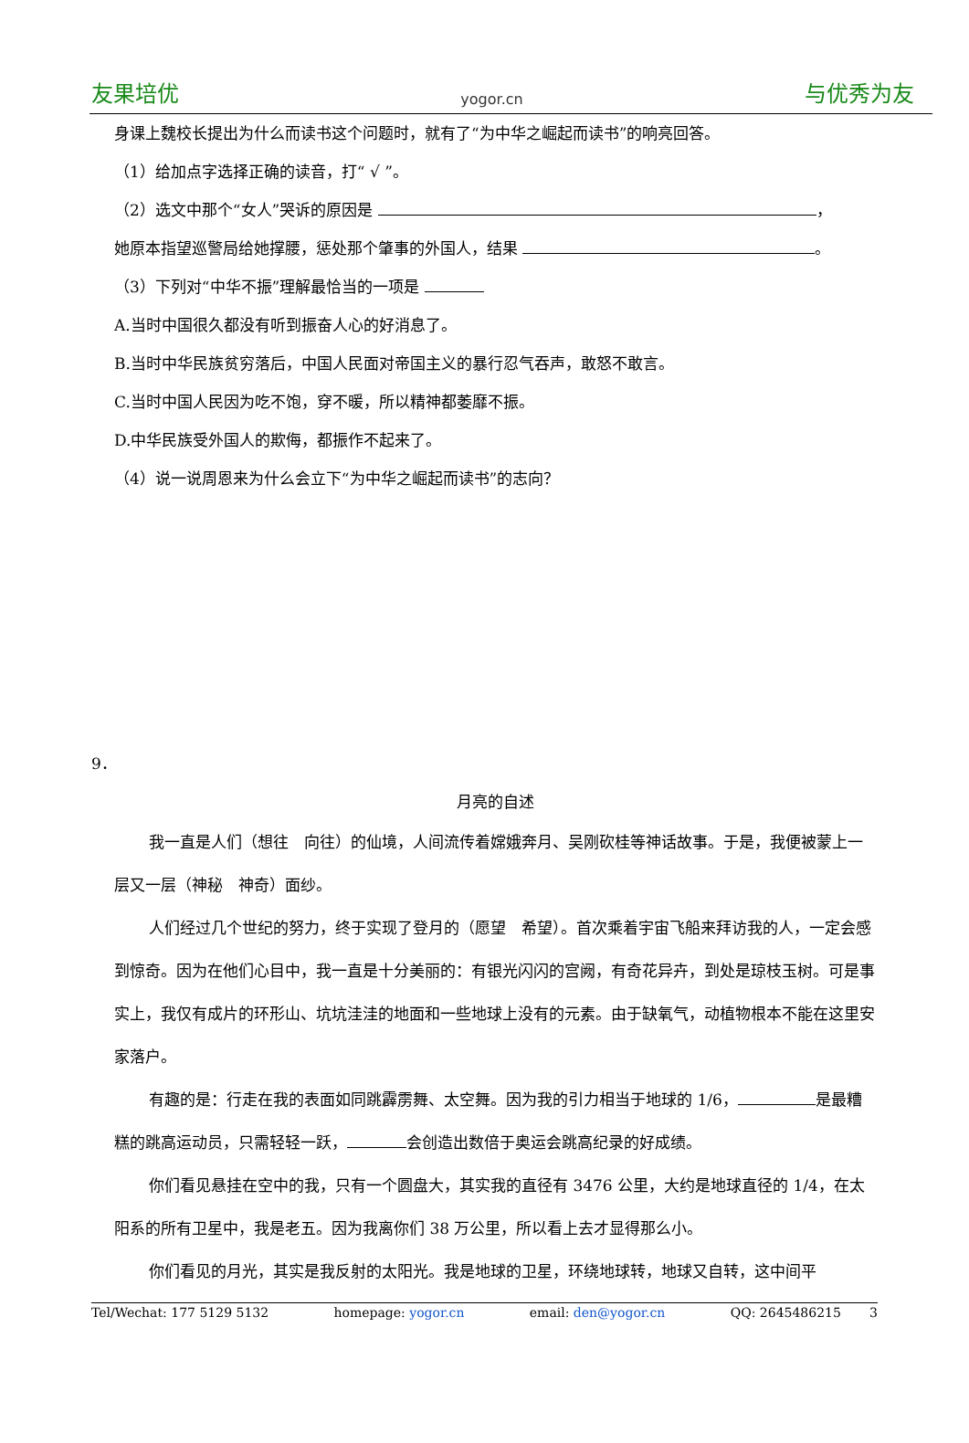友果培优 yogor.cn 与优秀为友
身课上魏校长提出为什么而读书这个问题时，就有了“为中华之崛起而读书”的响亮回答。
（1）给加点字选择正确的读音，打“ √ ”。
（2）选文中那个“女人”哭诉的原因是 ，
她原本指望巡警局给她撑腰，惩处那个肇事的外国人，结果 。
（3）下列对“中华不振”理解最恰当的一项是
A.当时中国很久都没有听到振奋人心的好消息了。
B.当时中华民族贫穷落后，中国人民面对帝国主义的暴行忍气吞声，敢怒不敢言。
C.当时中国人民因为吃不饱，穿不暖，所以精神都萎靡不振。
D.中华民族受外国人的欺侮，都振作不起来了。
（4）说一说周恩来为什么会立下“为中华之崛起而读书”的志向？
9．
月亮的自述
我一直是人们（想往　向往）的仙境，人间流传着嫦娥奔月、吴刚砍桂等神话故事。于是，我便被蒙上一层又一层（神秘　神奇）面纱。
人们经过几个世纪的努力，终于实现了登月的（愿望　希望）。首次乘着宇宙飞船来拜访我的人，一定会感到惊奇。因为在他们心目中，我一直是十分美丽的：有银光闪闪的宫阙，有奇花异卉，到处是琼枝玉树。可是事实上，我仅有成片的环形山、坑坑洼洼的地面和一些地球上没有的元素。由于缺氧气，动植物根本不能在这里安家落户。
有趣的是：行走在我的表面如同跳霹雳舞、太空舞。因为我的引力相当于地球的 1/6， 是最糟糕的跳高运动员，只需轻轻一跃， 会创造出数倍于奥运会跳高纪录的好成绩。
你们看见悬挂在空中的我，只有一个圆盘大，其实我的直径有 3476 公里，大约是地球直径的 1/4，在太阳系的所有卫星中，我是老五。因为我离你们 38 万公里，所以看上去才显得那么小。
你们看见的月光，其实是我反射的太阳光。我是地球的卫星，环绕地球转，地球又自转，这中间平
Tel/Wechat: 177 5129 5132 homepage: yogor.cn email: den@yogor.cn QQ: 2645486215 3